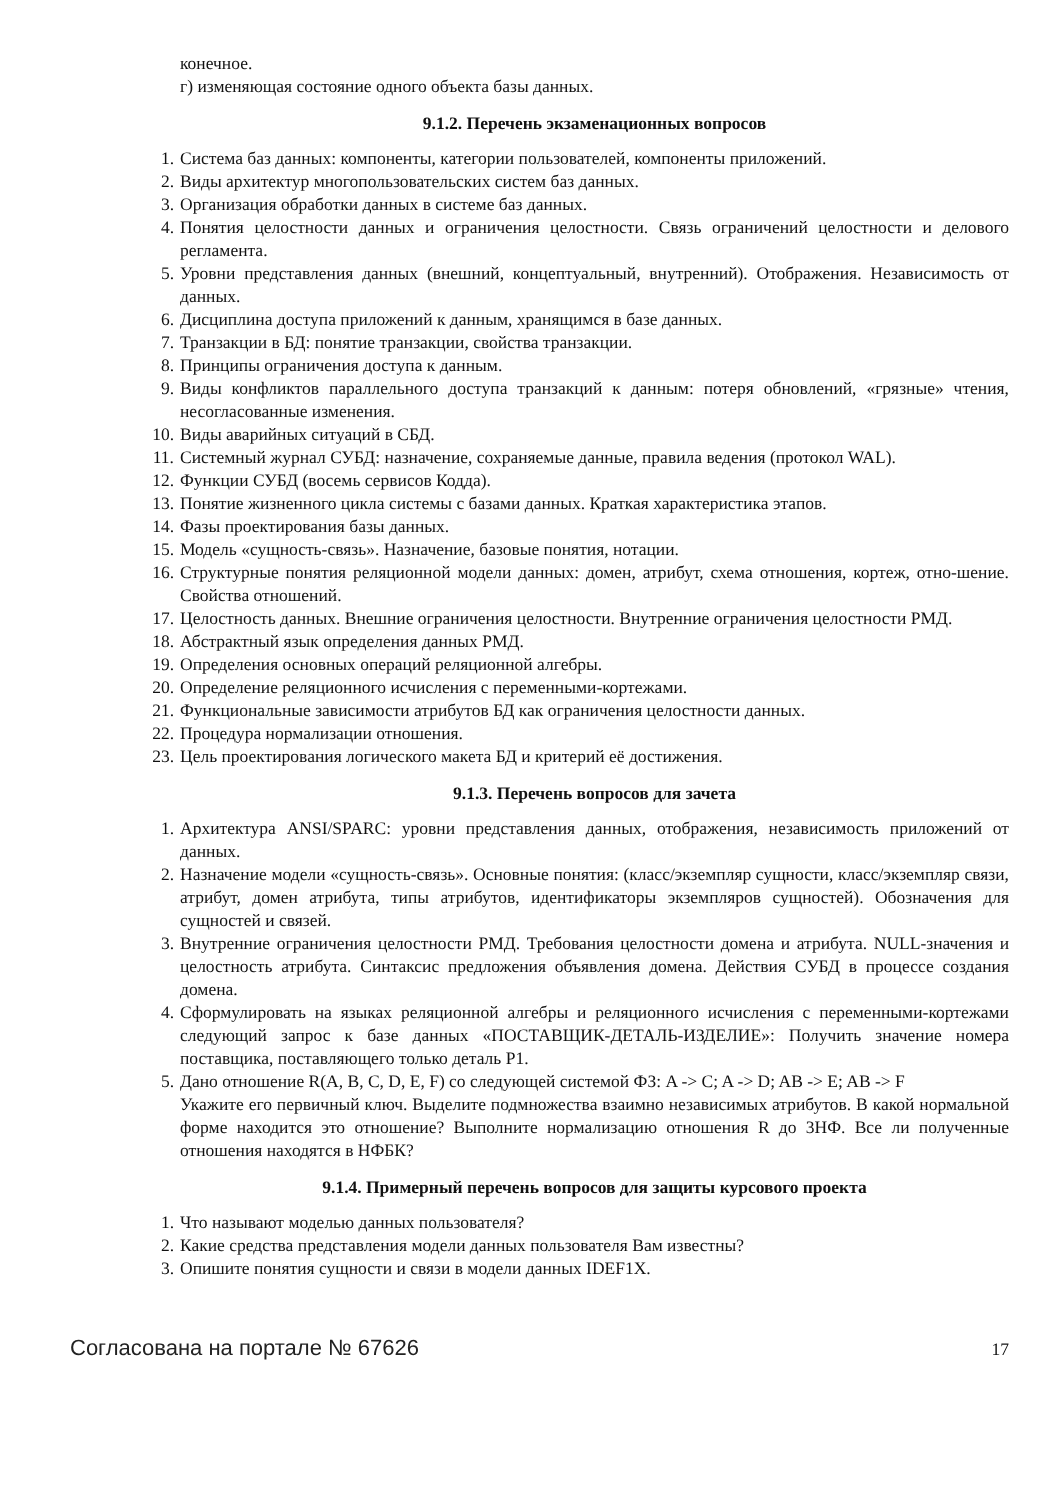конечное.
г) изменяющая состояние одного объекта базы данных.
9.1.2. Перечень экзаменационных вопросов
1. Система баз данных: компоненты, категории пользователей, компоненты приложений.
2. Виды архитектур многопользовательских систем баз данных.
3. Организация обработки данных в системе баз данных.
4. Понятия целостности данных и ограничения целостности. Связь ограничений целостности и делового регламента.
5. Уровни представления данных (внешний, концептуальный, внутренний). Отображения. Независимость от данных.
6. Дисциплина доступа приложений к данным, хранящимся в базе данных.
7. Транзакции в БД: понятие транзакции, свойства транзакции.
8. Принципы ограничения доступа к данным.
9. Виды конфликтов параллельного доступа транзакций к данным: потеря обновлений, «грязные» чтения, несогласованные изменения.
10. Виды аварийных ситуаций в СБД.
11. Системный журнал СУБД: назначение, сохраняемые данные, правила ведения (протокол WAL).
12. Функции СУБД (восемь сервисов Кодда).
13. Понятие жизненного цикла системы с базами данных. Краткая характеристика этапов.
14. Фазы проектирования базы данных.
15. Модель «сущность-связь». Назначение, базовые понятия, нотации.
16. Структурные понятия реляционной модели данных: домен, атрибут, схема отношения, кортеж, отно-шение. Свойства отношений.
17. Целостность данных. Внешние ограничения целостности. Внутренние ограничения целостности РМД.
18. Абстрактный язык определения данных РМД.
19. Определения основных операций реляционной алгебры.
20. Определение реляционного исчисления с переменными-кортежами.
21. Функциональные зависимости атрибутов БД как ограничения целостности данных.
22. Процедура нормализации отношения.
23. Цель проектирования логического макета БД и критерий её достижения.
9.1.3. Перечень вопросов для зачета
1. Архитектура ANSI/SPARC: уровни представления данных, отображения, независимость приложений от данных.
2. Назначение модели «сущность-связь». Основные понятия: (класс/экземпляр сущности, класс/экземпляр связи, атрибут, домен атрибута, типы атрибутов, идентификаторы экземпляров сущностей). Обозначения для сущностей и связей.
3. Внутренние ограничения целостности РМД. Требования целостности домена и атрибута. NULL-значения и целостность атрибута. Синтаксис предложения объявления домена. Действия СУБД в процессе создания домена.
4. Сформулировать на языках реляционной алгебры и реляционного исчисления с переменными-кортежами следующий запрос к базе данных «ПОСТАВЩИК-ДЕТАЛЬ-ИЗДЕЛИЕ»: Получить значение номера поставщика, поставляющего только деталь Р1.
5. Дано отношение R(A, B, C, D, E, F) со следующей системой ФЗ: A -> C; A -> D; AB -> E; AB -> F
Укажите его первичный ключ. Выделите подмножества взаимно независимых атрибутов. В какой нормальной форме находится это отношение? Выполните нормализацию отношения R до 3НФ. Все ли полученные отношения находятся в НФБК?
9.1.4. Примерный перечень вопросов для защиты курсового проекта
1. Что называют моделью данных пользователя?
2. Какие средства представления модели данных пользователя Вам известны?
3. Опишите понятия сущности и связи в модели данных IDEF1X.
Согласована на портале № 67626 17